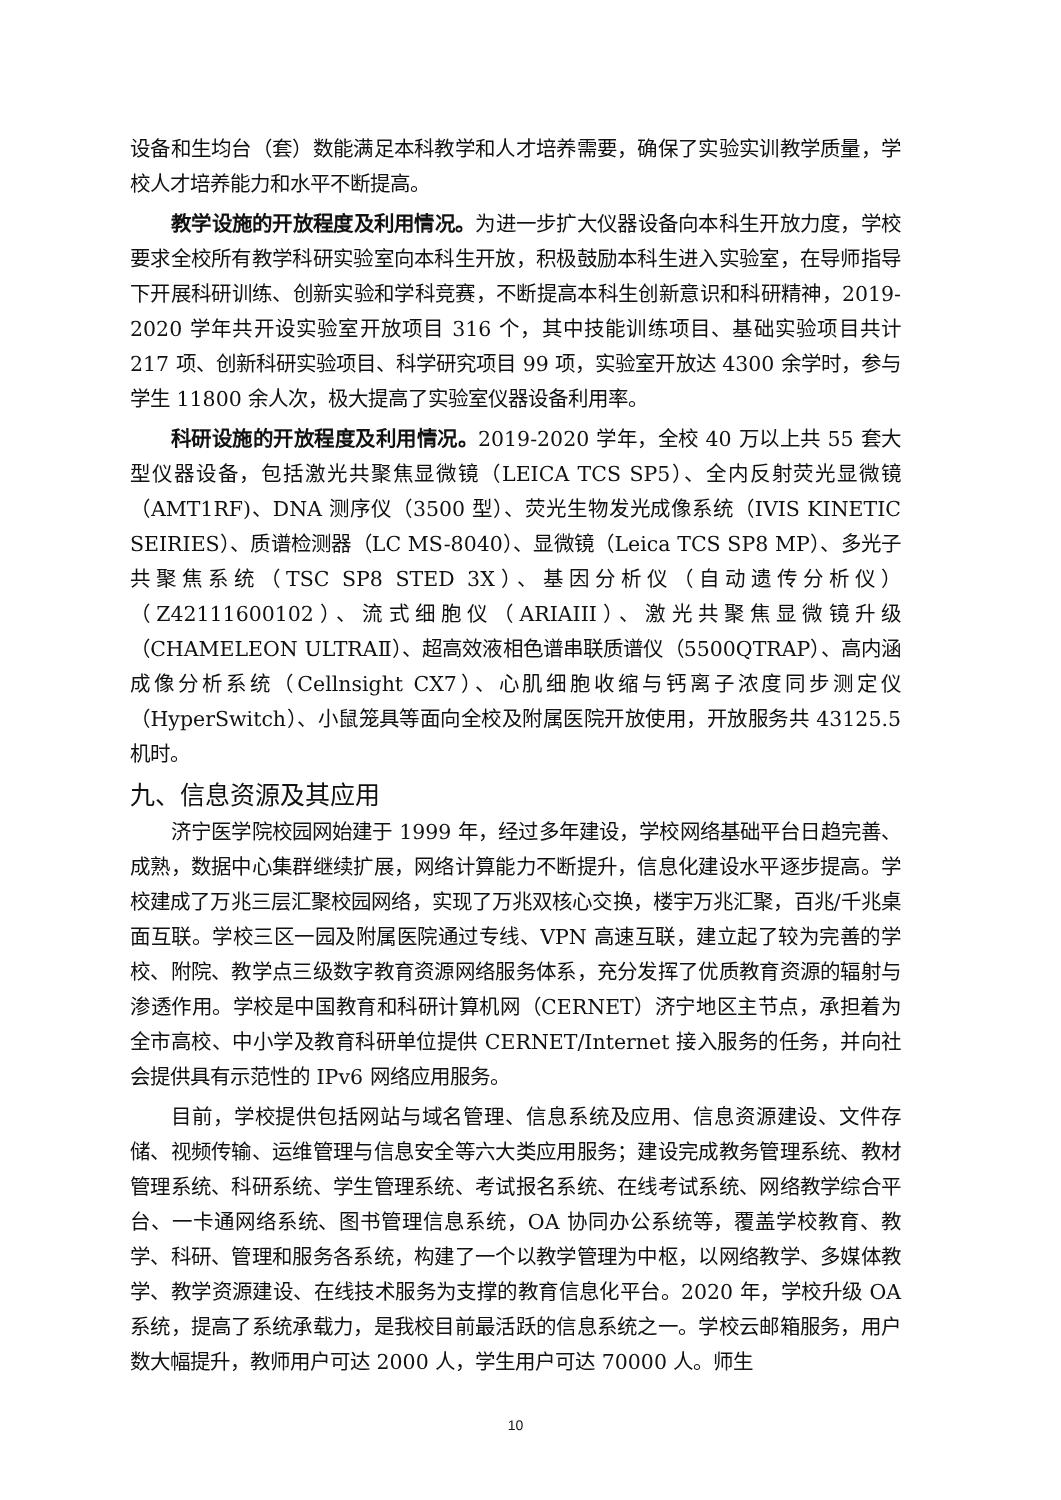设备和生均台（套）数能满足本科教学和人才培养需要，确保了实验实训教学质量，学校人才培养能力和水平不断提高。
教学设施的开放程度及利用情况。为进一步扩大仪器设备向本科生开放力度，学校要求全校所有教学科研实验室向本科生开放，积极鼓励本科生进入实验室，在导师指导下开展科研训练、创新实验和学科竞赛，不断提高本科生创新意识和科研精神，2019-2020 学年共开设实验室开放项目 316 个，其中技能训练项目、基础实验项目共计 217 项、创新科研实验项目、科学研究项目 99 项，实验室开放达 4300 余学时，参与学生 11800 余人次，极大提高了实验室仪器设备利用率。
科研设施的开放程度及利用情况。2019-2020 学年，全校 40 万以上共 55 套大型仪器设备，包括激光共聚焦显微镜（LEICA TCS SP5）、全内反射荧光显微镜（AMT1RF)、DNA 测序仪（3500 型）、荧光生物发光成像系统（IVIS KINETIC SEIRIES）、质谱检测器（LC MS-8040）、显微镜（Leica TCS SP8 MP）、多光子共聚焦系统（TSC SP8 STED 3X）、基因分析仪（自动遗传分析仪）（Z42111600102）、流式细胞仪（ARIAIII）、激光共聚焦显微镜升级（CHAMELEON ULTRAⅡ）、超高效液相色谱串联质谱仪（5500QTRAP）、高内涵成像分析系统（Cellnsight CX7）、心肌细胞收缩与钙离子浓度同步测定仪（HyperSwitch）、小鼠笼具等面向全校及附属医院开放使用，开放服务共 43125.5 机时。
九、信息资源及其应用
济宁医学院校园网始建于 1999 年，经过多年建设，学校网络基础平台日趋完善、成熟，数据中心集群继续扩展，网络计算能力不断提升，信息化建设水平逐步提高。学校建成了万兆三层汇聚校园网络，实现了万兆双核心交换，楼宇万兆汇聚，百兆/千兆桌面互联。学校三区一园及附属医院通过专线、VPN 高速互联，建立起了较为完善的学校、附院、教学点三级数字教育资源网络服务体系，充分发挥了优质教育资源的辐射与渗透作用。学校是中国教育和科研计算机网（CERNET）济宁地区主节点，承担着为全市高校、中小学及教育科研单位提供 CERNET/Internet 接入服务的任务，并向社会提供具有示范性的 IPv6 网络应用服务。
目前，学校提供包括网站与域名管理、信息系统及应用、信息资源建设、文件存储、视频传输、运维管理与信息安全等六大类应用服务；建设完成教务管理系统、教材管理系统、科研系统、学生管理系统、考试报名系统、在线考试系统、网络教学综合平台、一卡通网络系统、图书管理信息系统，OA 协同办公系统等，覆盖学校教育、教学、科研、管理和服务各系统，构建了一个以教学管理为中枢，以网络教学、多媒体教学、教学资源建设、在线技术服务为支撑的教育信息化平台。2020 年，学校升级 OA 系统，提高了系统承载力，是我校目前最活跃的信息系统之一。学校云邮箱服务，用户数大幅提升，教师用户可达 2000 人，学生用户可达 70000 人。师生
10